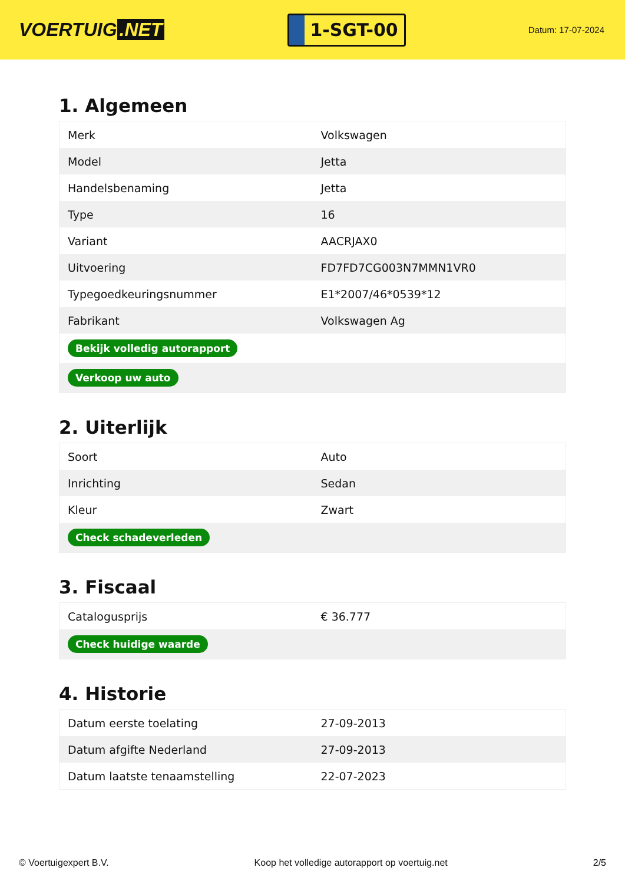VOERTUIG.NET
1-SGT-00
Datum: 17-07-2024
1. Algemeen
| Merk | Volkswagen |
| Model | Jetta |
| Handelsbenaming | Jetta |
| Type | 16 |
| Variant | AACRJAX0 |
| Uitvoering | FD7FD7CG003N7MMN1VR0 |
| Typegoedkeuringsnummer | E1*2007/46*0539*12 |
| Fabrikant | Volkswagen Ag |
| Bekijk volledig autorapport | |
| Verkoop uw auto | |
2. Uiterlijk
| Soort | Auto |
| Inrichting | Sedan |
| Kleur | Zwart |
| Check schadeverleden | |
3. Fiscaal
| Catalogusprijs | € 36.777 |
| Check huidige waarde | |
4. Historie
| Datum eerste toelating | 27-09-2013 |
| Datum afgifte Nederland | 27-09-2013 |
| Datum laatste tenaamstelling | 22-07-2023 |
© Voertuigexpert B.V. Koop het volledige autorapport op voertuig.net 2/5